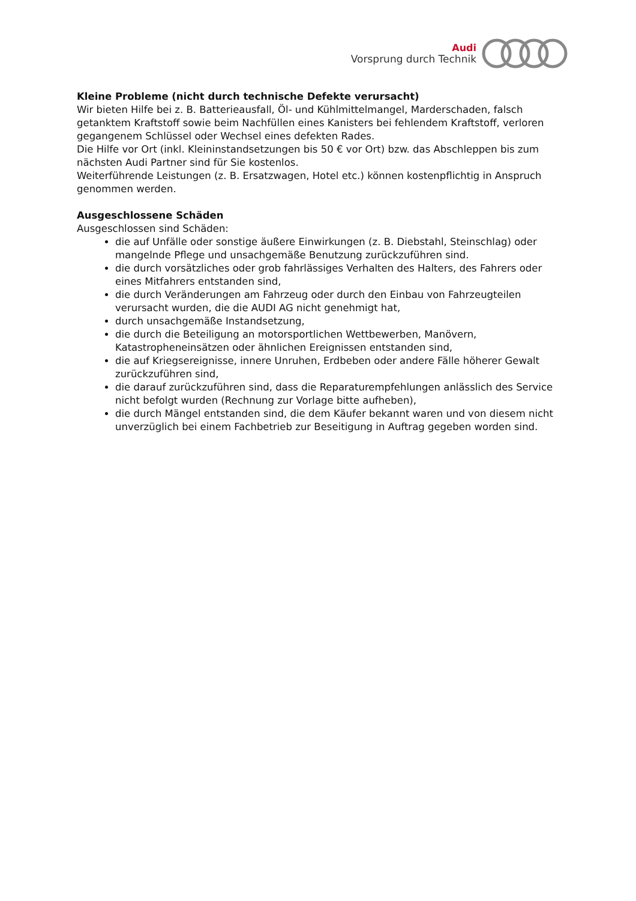Audi
Vorsprung durch Technik
Kleine Probleme (nicht durch technische Defekte verursacht)
Wir bieten Hilfe bei z. B. Batterieausfall, Öl- und Kühlmittelmangel, Marderschaden, falsch getanktem Kraftstoff sowie beim Nachfüllen eines Kanisters bei fehlendem Kraftstoff, verloren gegangenem Schlüssel oder Wechsel eines defekten Rades.
Die Hilfe vor Ort (inkl. Kleininstandsetzungen bis 50 € vor Ort) bzw. das Abschleppen bis zum nächsten Audi Partner sind für Sie kostenlos.
Weiterführende Leistungen (z. B. Ersatzwagen, Hotel etc.) können kostenpflichtig in Anspruch genommen werden.
Ausgeschlossene Schäden
Ausgeschlossen sind Schäden:
die auf Unfälle oder sonstige äußere Einwirkungen (z. B. Diebstahl, Steinschlag) oder mangelnde Pflege und unsachgemäße Benutzung zurückzuführen sind.
die durch vorsätzliches oder grob fahrlässiges Verhalten des Halters, des Fahrers oder eines Mitfahrers entstanden sind,
die durch Veränderungen am Fahrzeug oder durch den Einbau von Fahrzeugteilen verursacht wurden, die die AUDI AG nicht genehmigt hat,
durch unsachgemäße Instandsetzung,
die durch die Beteiligung an motorsportlichen Wettbewerben, Manövern, Katastropheneinsätzen oder ähnlichen Ereignissen entstanden sind,
die auf Kriegsereignisse, innere Unruhen, Erdbeben oder andere Fälle höherer Gewalt zurückzuführen sind,
die darauf zurückzuführen sind, dass die Reparaturempfehlungen anlässlich des Service nicht befolgt wurden (Rechnung zur Vorlage bitte aufheben),
die durch Mängel entstanden sind, die dem Käufer bekannt waren und von diesem nicht unverzüglich bei einem Fachbetrieb zur Beseitigung in Auftrag gegeben worden sind.